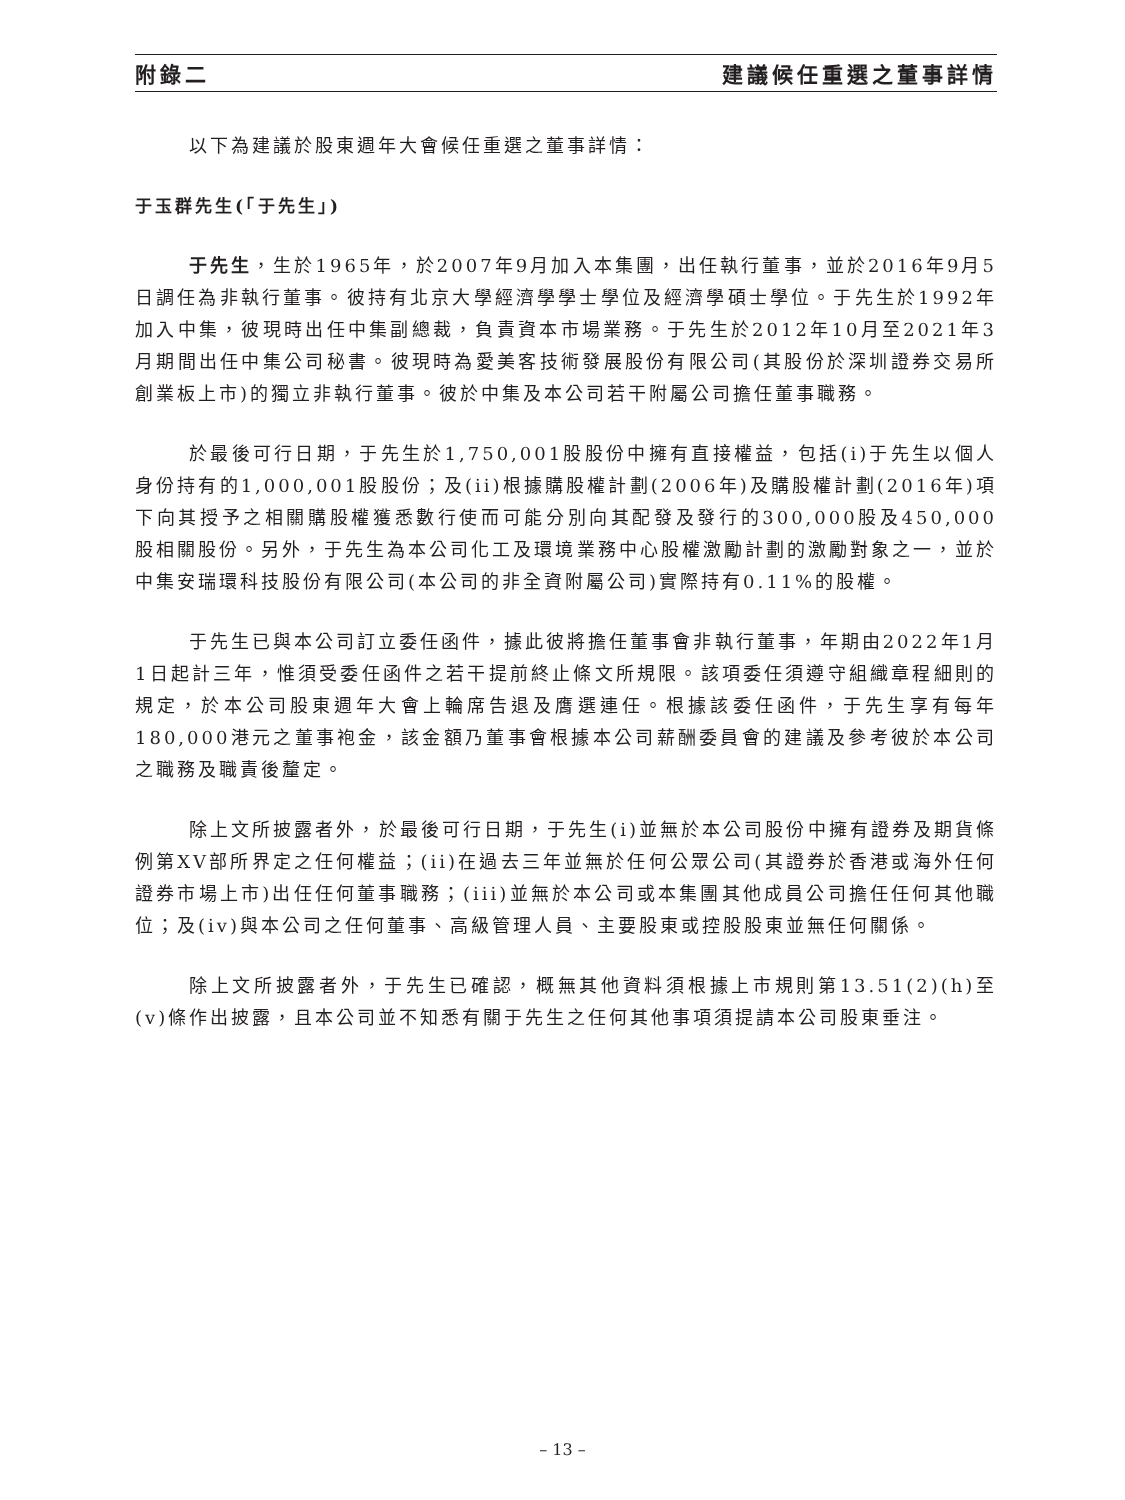附錄二 建議候任重選之董事詳情
以下為建議於股東週年大會候任重選之董事詳情：
于玉群先生(「于先生」)
于先生，生於1965年，於2007年9月加入本集團，出任執行董事，並於2016年9月5日調任為非執行董事。彼持有北京大學經濟學學士學位及經濟學碩士學位。于先生於1992年加入中集，彼現時出任中集副總裁，負責資本市場業務。于先生於2012年10月至2021年3月期間出任中集公司秘書。彼現時為愛美客技術發展股份有限公司(其股份於深圳證券交易所創業板上市)的獨立非執行董事。彼於中集及本公司若干附屬公司擔任董事職務。
於最後可行日期，于先生於1,750,001股股份中擁有直接權益，包括(i)于先生以個人身份持有的1,000,001股股份；及(ii)根據購股權計劃(2006年)及購股權計劃(2016年)項下向其授予之相關購股權獲悉數行使而可能分別向其配發及發行的300,000股及450,000股相關股份。另外，于先生為本公司化工及環境業務中心股權激勵計劃的激勵對象之一，並於中集安瑞環科技股份有限公司(本公司的非全資附屬公司)實際持有0.11%的股權。
于先生已與本公司訂立委任函件，據此彼將擔任董事會非執行董事，年期由2022年1月1日起計三年，惟須受委任函件之若干提前終止條文所規限。該項委任須遵守組織章程細則的規定，於本公司股東週年大會上輪席告退及膺選連任。根據該委任函件，于先生享有每年180,000港元之董事袍金，該金額乃董事會根據本公司薪酬委員會的建議及參考彼於本公司之職務及職責後釐定。
除上文所披露者外，於最後可行日期，于先生(i)並無於本公司股份中擁有證券及期貨條例第XV部所界定之任何權益；(ii)在過去三年並無於任何公眾公司(其證券於香港或海外任何證券市場上市)出任任何董事職務；(iii)並無於本公司或本集團其他成員公司擔任任何其他職位；及(iv)與本公司之任何董事、高級管理人員、主要股東或控股股東並無任何關係。
除上文所披露者外，于先生已確認，概無其他資料須根據上市規則第13.51(2)(h)至(v)條作出披露，且本公司並不知悉有關于先生之任何其他事項須提請本公司股東垂注。
– 13 –